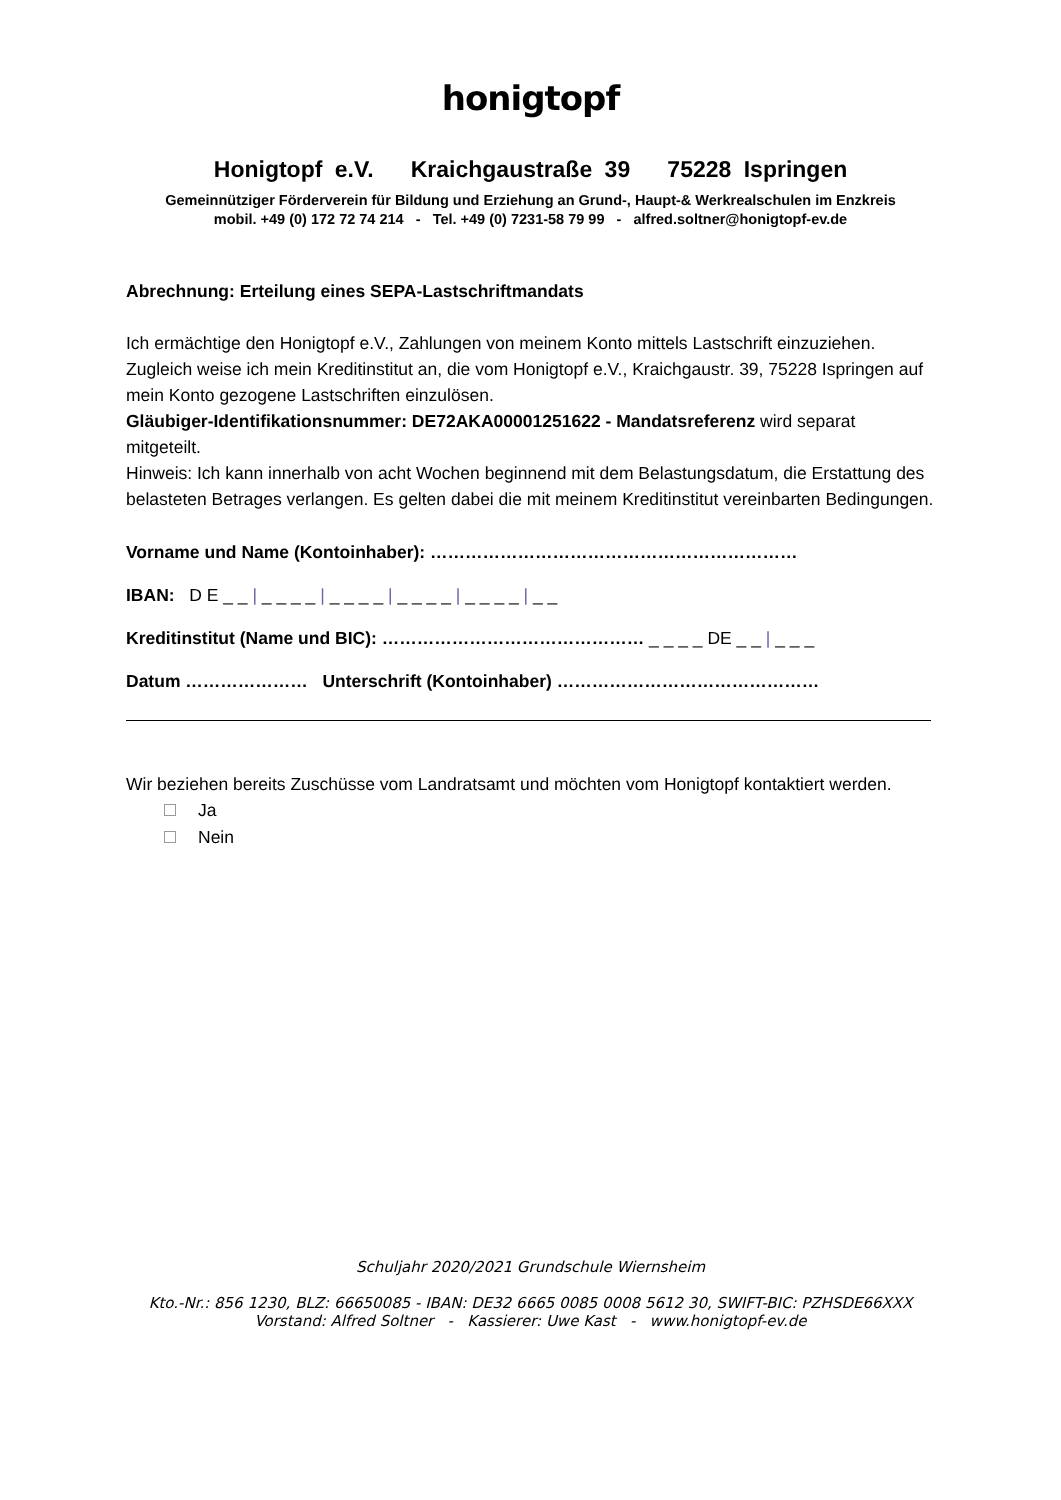honigtopf
Honigtopf e.V. Kraichgaustraße 39 75228 Ispringen
Gemeinnütziger Förderverein für Bildung und Erziehung an Grund-, Haupt-& Werkrealschulen im Enzkreis
mobil. +49 (0) 172 72 74 214 - Tel. +49 (0) 7231-58 79 99 - alfred.soltner@honigtopf-ev.de
Abrechnung: Erteilung eines SEPA-Lastschriftmandats
Ich ermächtige den Honigtopf e.V., Zahlungen von meinem Konto mittels Lastschrift einzuziehen. Zugleich weise ich mein Kreditinstitut an, die vom Honigtopf e.V., Kraichgaustr. 39, 75228 Ispringen auf mein Konto gezogene Lastschriften einzulösen.
Gläubiger-Identifikationsnummer: DE72AKA00001251622 - Mandatsreferenz wird separat mitgeteilt.
Hinweis: Ich kann innerhalb von acht Wochen beginnend mit dem Belastungsdatum, die Erstattung des belasteten Betrages verlangen. Es gelten dabei die mit meinem Kreditinstitut vereinbarten Bedingungen.
Vorname und Name (Kontoinhaber): ………………………………………………………
IBAN: D E _ _ | _ _ _ _ | _ _ _ _ | _ _ _ _ | _ _ _ _ | _ _
Kreditinstitut (Name und BIC): ……………………………………… _ _ _ _ DE _ _ | _ _ _
Datum ………………… Unterschrift (Kontoinhaber) ………………………………………
Wir beziehen bereits Zuschüsse vom Landratsamt und möchten vom Honigtopf kontaktiert werden.
Ja
Nein
Schuljahr 2020/2021 Grundschule Wiernsheim
Kto.-Nr.: 856 1230, BLZ: 66650085 - IBAN: DE32 6665 0085 0008 5612 30, SWIFT-BIC: PZHSDE66XXX
Vorstand: Alfred Soltner - Kassierer: Uwe Kast - www.honigtopf-ev.de